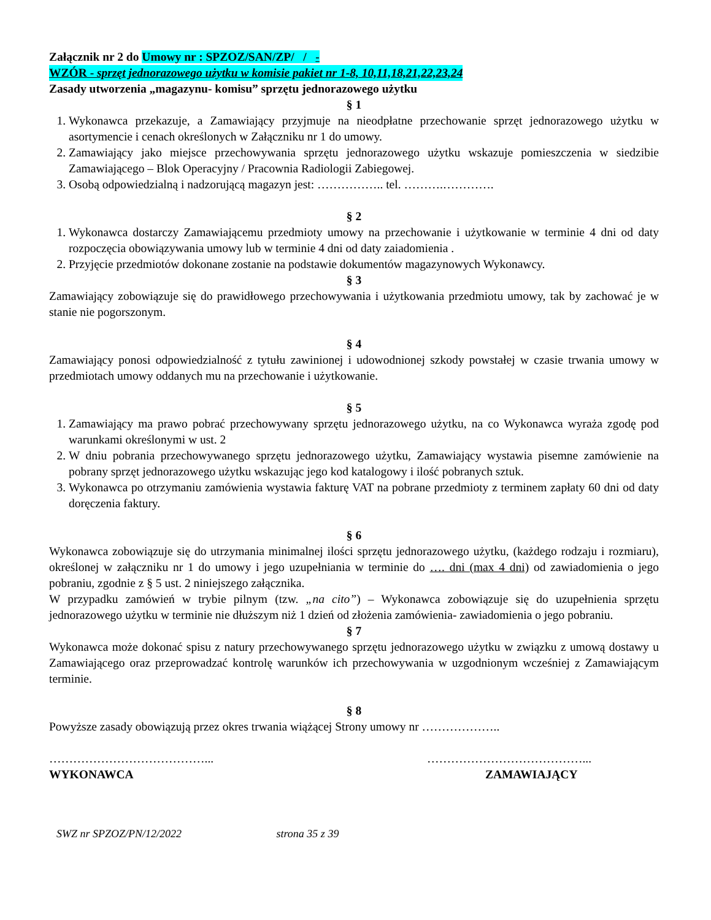Załącznik nr 2 do Umowy nr : SPZOZ/SAN/ZP/ / -
WZÓR - sprzęt jednorazowego użytku w komisie pakiet nr 1-8, 10,11,18,21,22,23,24
Zasady utworzenia „magazynu- komisu” sprzętu jednorazowego użytku
§ 1
1. Wykonawca przekazuje, a Zamawiający przyjmuje na nieodpłatne przechowanie sprzęt jednorazowego użytku w asortymencie i cenach określonych w Załączniku nr 1 do umowy.
2. Zamawiający jako miejsce przechowywania sprzętu jednorazowego użytku wskazuje pomieszczenia w siedzibie Zamawiającego – Blok Operacyjny / Pracownia Radiologii Zabiegowej.
3. Osobą odpowiedzialną i nadzorującą magazyn jest: …………….. tel. ……….………….
§ 2
1. Wykonawca dostarczy Zamawiającemu przedmioty umowy na przechowanie i użytkowanie w terminie 4 dni od daty rozpoczęcia obowiązywania umowy lub w terminie 4 dni od daty zaiadomienia .
2. Przyjęcie przedmiotów dokonane zostanie na podstawie dokumentów magazynowych Wykonawcy.
§ 3
Zamawiający zobowiązuje się do prawidłowego przechowywania i użytkowania przedmiotu umowy, tak by zachować je w stanie nie pogorszonym.
§ 4
Zamawiający ponosi odpowiedzialność z tytułu zawinionej i udowodnionej szkody powstałej w czasie trwania umowy w przedmiotach umowy oddanych mu na przechowanie i użytkowanie.
§ 5
1. Zamawiający ma prawo pobrać przechowywany sprzętu jednorazowego użytku, na co Wykonawca wyraża zgodę pod warunkami określonymi w ust. 2
2. W dniu pobrania przechowywanego sprzętu jednorazowego użytku, Zamawiający wystawia pisemne zamówienie na pobrany sprzęt jednorazowego użytku wskazując jego kod katalogowy i ilość pobranych sztuk.
3. Wykonawca po otrzymaniu zamówienia wystawia fakturę VAT na pobrane przedmioty z terminem zapłaty 60 dni od daty doręczenia faktury.
§ 6
Wykonawca zobowiązuje się do utrzymania minimalnej ilości sprzętu jednorazowego użytku, (każdego rodzaju i rozmiaru), określonej w załączniku nr 1 do umowy i jego uzupełniania w terminie do …. dni (max 4 dni) od zawiadomienia o jego pobraniu, zgodnie z § 5 ust. 2 niniejszego załącznika.
W przypadku zamówień w trybie pilnym (tzw. „na cito”) – Wykonawca zobowiązuje się do uzupełnienia sprzętu jednorazowego użytku w terminie nie dłuższym niż 1 dzień od złożenia zamówienia- zawiadomienia o jego pobraniu.
§ 7
Wykonawca może dokonać spisu z natury przechowywanego sprzętu jednorazowego użytku w związku z umową dostawy u Zamawiającego oraz przeprowadzać kontrolę warunków ich przechowywania w uzgodnionym wcześniej z Zamawiającym terminie.
§ 8
Powyższe zasady obowiązują przez okres trwania wiążącej Strony umowy nr ………………..
…………………………………...
WYKONAWCA
…………………………………...
ZAMAWIAJĄCY
SWZ nr SPZOZ/PN/12/2022 strona 35 z 39